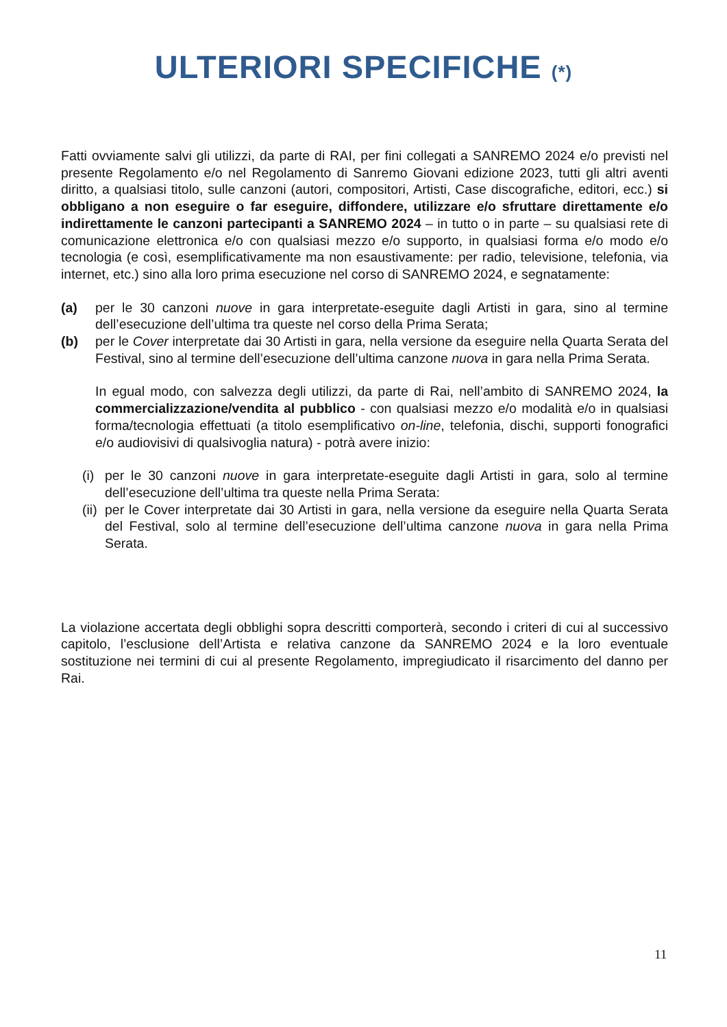ULTERIORI SPECIFICHE (*)
Fatti ovviamente salvi gli utilizzi, da parte di RAI, per fini collegati a SANREMO 2024 e/o previsti nel presente Regolamento e/o nel Regolamento di Sanremo Giovani edizione 2023, tutti gli altri aventi diritto, a qualsiasi titolo, sulle canzoni (autori, compositori, Artisti, Case discografiche, editori, ecc.) si obbligano a non eseguire o far eseguire, diffondere, utilizzare e/o sfruttare direttamente e/o indirettamente le canzoni partecipanti a SANREMO 2024 – in tutto o in parte – su qualsiasi rete di comunicazione elettronica e/o con qualsiasi mezzo e/o supporto, in qualsiasi forma e/o modo e/o tecnologia (e così, esemplificativamente ma non esaustivamente: per radio, televisione, telefonia, via internet, etc.) sino alla loro prima esecuzione nel corso di SANREMO 2024, e segnatamente:
(a) per le 30 canzoni nuove in gara interpretate-eseguite dagli Artisti in gara, sino al termine dell’esecuzione dell’ultima tra queste nel corso della Prima Serata;
(b) per le Cover interpretate dai 30 Artisti in gara, nella versione da eseguire nella Quarta Serata del Festival, sino al termine dell’esecuzione dell’ultima canzone nuova in gara nella Prima Serata.
In egual modo, con salvezza degli utilizzi, da parte di Rai, nell’ambito di SANREMO 2024, la commercializzazione/vendita al pubblico - con qualsiasi mezzo e/o modalità e/o in qualsiasi forma/tecnologia effettuati (a titolo esemplificativo on-line, telefonia, dischi, supporti fonografici e/o audiovisivi di qualsivoglia natura) - potrà avere inizio:
(i)
per le 30 canzoni nuove in gara interpretate-eseguite dagli Artisti in gara, solo al termine dell’esecuzione dell’ultima tra queste nella Prima Serata:
(ii)
per le Cover interpretate dai 30 Artisti in gara, nella versione da eseguire nella Quarta Serata del Festival, solo al termine dell’esecuzione dell’ultima canzone nuova in gara nella Prima Serata.
La violazione accertata degli obblighi sopra descritti comporterà, secondo i criteri di cui al successivo capitolo, l’esclusione dell’Artista e relativa canzone da SANREMO 2024 e la loro eventuale sostituzione nei termini di cui al presente Regolamento, impregiudicato il risarcimento del danno per Rai.
11